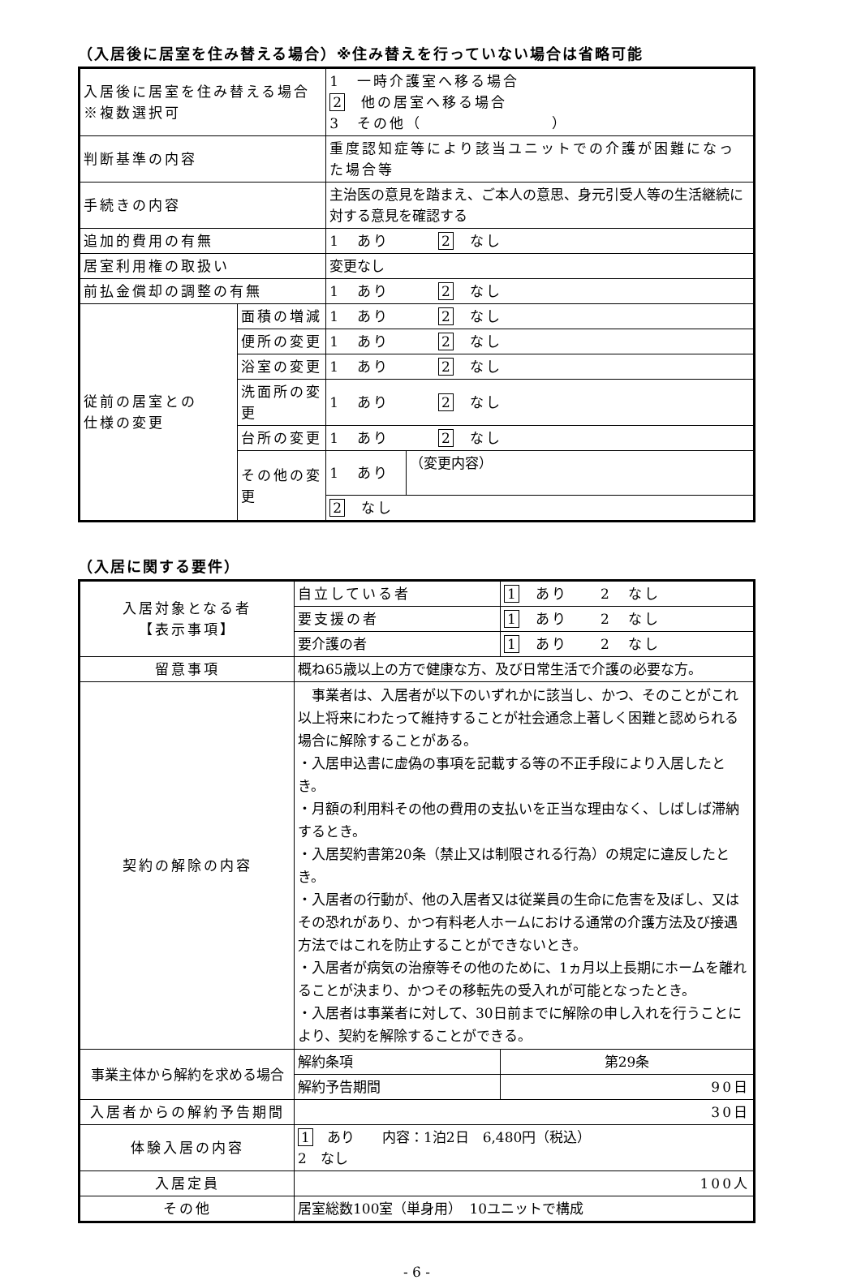（入居後に居室を住み替える場合）※住み替えを行っていない場合は省略可能
| 入居後に居室を住み替える場合 ※複数選択可 | | 1 一時介護室へ移る場合 2 他の居室へ移る場合 3 その他（ ） | |
| 判断基準の内容 | | 重度認知症等により該当ユニットでの介護が困難になった場合等 | |
| 手続きの内容 | | 主治医の意見を踏まえ、ご本人の意思、身元引受人等の生活継続に対する意見を確認する | |
| 追加的費用の有無 | | 1 あり 2 なし | |
| 居室利用権の取扱い | | 変更なし | |
| 前払金償却の調整の有無 | | 1 あり 2 なし | |
| 従前の居室との 仕様の変更 | 面積の増減 | 1 あり 2 なし | |
| | 便所の変更 | 1 あり 2 なし | |
| | 浴室の変更 | 1 あり 2 なし | |
| | 洗面所の変更 | 1 あり 2 なし | |
| | 台所の変更 | 1 あり 2 なし | |
| | その他の変更 | 1 あり | （変更内容） |
| | | 2 なし | |
（入居に関する要件）
| 入居対象となる者 【表示事項】 | 自立している者 | 1 あり 2 なし |
| | 要支援の者 | 1 あり 2 なし |
| | 要介護の者 | 1 あり 2 なし |
| 留意事項 | 概ね65歳以上の方で健康な方、及び日常生活で介護の必要な方。 | |
| 契約の解除の内容 | 事業者は、入居者が以下のいずれかに該当し、かつ、そのことがこれ以上将来にわたって維持することが社会通念上著しく困難と認められる場合に解除することがある。 ・入居申込書に虚偽の事項を記載する等の不正手段により入居したとき。 ・月額の利用料その他の費用の支払いを正当な理由なく、しばしば滞納するとき。 ・入居契約書第20条（禁止又は制限される行為）の規定に違反したとき。 ・入居者の行動が、他の入居者又は従業員の生命に危害を及ぼし、又はその恐れがあり、かつ有料老人ホームにおける通常の介護方法及び接遇方法ではこれを防止することができないとき。 ・入居者が病気の治療等その他のために、1ヵ月以上長期にホームを離れることが決まり、かつその移転先の受入れが可能となったとき。 ・入居者は事業者に対して、30日前までに解除の申し入れを行うことにより、契約を解除することができる。 | |
| 事業主体から解約を求める場合 | 解約条項 | 第29条 |
| | 解約予告期間 | 90日 |
| 入居者からの解約予告期間 | 30日 | |
| 体験入居の内容 | 1 あり 内容：1泊2日 6,480円（税込） 2 なし | |
| 入居定員 | 100人 | |
| その他 | 居室総数100室（単身用） 10ユニットで構成 | |
- 6 -